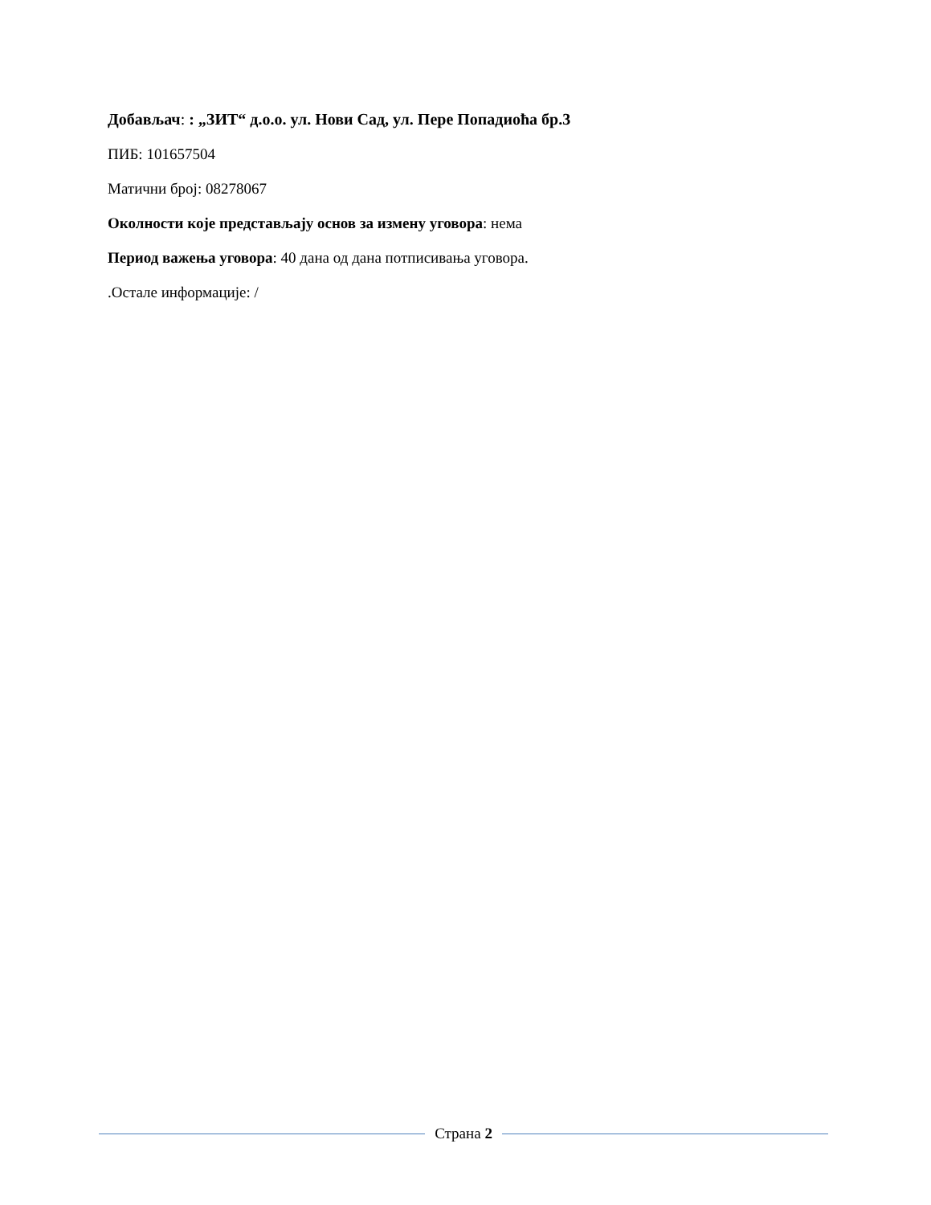Добављач: : „ЗИТ“ д.о.о. ул. Нови Сад, ул. Пере Попадиоћа бр.3
ПИБ: 101657504
Матични број: 08278067
Околности које представљају основ за измену уговора: нема
Период важења уговора: 40 дана од дана потписивања уговора.
.Остале информације: /
Страна 2